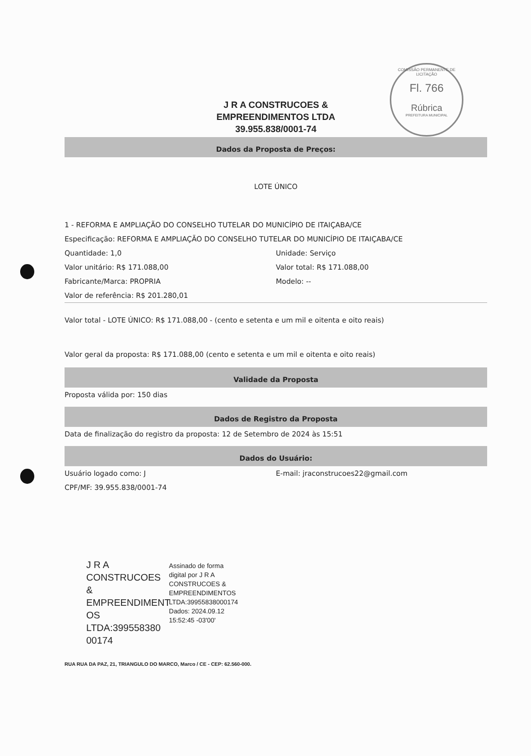COMISSÃO PERMANENTE DE LICITAÇÃO
Fl. 766
Rúbrica
PREFEITURA MUNICIPAL
J R A CONSTRUCOES &
EMPREENDIMENTOS LTDA
39.955.838/0001-74
Dados da Proposta de Preços:
LOTE ÚNICO
1 - REFORMA E AMPLIAÇÃO DO CONSELHO TUTELAR DO MUNICÍPIO DE ITAIÇABA/CE
Especificação: REFORMA E AMPLIAÇÃO DO CONSELHO TUTELAR DO MUNICÍPIO DE ITAIÇABA/CE
Quantidade: 1,0 Unidade: Serviço
Valor unitário: R$ 171.088,00 Valor total: R$ 171.088,00
Fabricante/Marca: PROPRIA Modelo: --
Valor de referência: R$ 201.280,01
Valor total - LOTE ÚNICO: R$ 171.088,00 - (cento e setenta e um mil e oitenta e oito reais)
Valor geral da proposta: R$ 171.088,00 (cento e setenta e um mil e oitenta e oito reais)
Validade da Proposta
Proposta válida por: 150 dias
Dados de Registro da Proposta
Data de finalização do registro da proposta: 12 de Setembro de 2024 às 15:51
Dados do Usuário:
Usuário logado como: J E-mail: jraconstrucoes22@gmail.com
CPF/MF: 39.955.838/0001-74
J R A
CONSTRUCOES &
EMPREENDIMENT
OS
LTDA:399558380
00174
Assinado de forma
digital por J R A
CONSTRUCOES &
EMPREENDIMENTOS
LTDA:39955838000174
Dados: 2024.09.12
15:52:45 -03'00'
RUA RUA DA PAZ, 21, TRIANGULO DO MARCO, Marco / CE - CEP: 62.560-000.